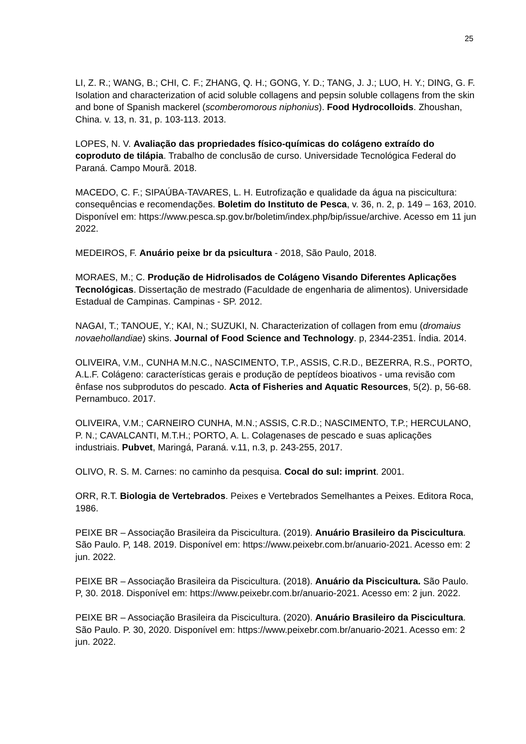25
LI, Z. R.; WANG, B.; CHI, C. F.; ZHANG, Q. H.; GONG, Y. D.; TANG, J. J.; LUO, H. Y.; DING, G. F. Isolation and characterization of acid soluble collagens and pepsin soluble collagens from the skin and bone of Spanish mackerel (scomberomorous niphonius). Food Hydrocolloids. Zhoushan, China. v. 13, n. 31, p. 103-113. 2013.
LOPES, N. V. Avaliação das propriedades físico-químicas do colágeno extraído do coproduto de tilápia. Trabalho de conclusão de curso. Universidade Tecnológica Federal do Paraná. Campo Mourã. 2018.
MACEDO, C. F.; SIPAÚBA-TAVARES, L. H. Eutrofização e qualidade da água na piscicultura: consequências e recomendações. Boletim do Instituto de Pesca, v. 36, n. 2, p. 149 – 163, 2010. Disponível em: https://www.pesca.sp.gov.br/boletim/index.php/bip/issue/archive. Acesso em 11 jun 2022.
MEDEIROS, F. Anuário peixe br da psicultura - 2018, São Paulo, 2018.
MORAES, M.; C. Produção de Hidrolisados de Colágeno Visando Diferentes Aplicações Tecnológicas. Dissertação de mestrado (Faculdade de engenharia de alimentos). Universidade Estadual de Campinas. Campinas - SP. 2012.
NAGAI, T.; TANOUE, Y.; KAI, N.; SUZUKI, N. Characterization of collagen from emu (dromaius novaehollandiae) skins. Journal of Food Science and Technology. p, 2344-2351. Índia. 2014.
OLIVEIRA, V.M., CUNHA M.N.C., NASCIMENTO, T.P., ASSIS, C.R.D., BEZERRA, R.S., PORTO, A.L.F. Colágeno: características gerais e produção de peptídeos bioativos - uma revisão com ênfase nos subprodutos do pescado. Acta of Fisheries and Aquatic Resources, 5(2). p, 56-68. Pernambuco. 2017.
OLIVEIRA, V.M.; CARNEIRO CUNHA, M.N.; ASSIS, C.R.D.; NASCIMENTO, T.P.; HERCULANO, P. N.; CAVALCANTI, M.T.H.; PORTO, A. L. Colagenases de pescado e suas aplicações industriais. Pubvet, Maringá, Paraná. v.11, n.3, p. 243-255, 2017.
OLIVO, R. S. M. Carnes: no caminho da pesquisa. Cocal do sul: imprint. 2001.
ORR, R.T. Biologia de Vertebrados. Peixes e Vertebrados Semelhantes a Peixes. Editora Roca, 1986.
PEIXE BR – Associação Brasileira da Piscicultura. (2019). Anuário Brasileiro da Piscicultura. São Paulo. P, 148. 2019. Disponível em: https://www.peixebr.com.br/anuario-2021. Acesso em: 2 jun. 2022.
PEIXE BR – Associação Brasileira da Piscicultura. (2018). Anuário da Piscicultura. São Paulo. P, 30. 2018. Disponível em: https://www.peixebr.com.br/anuario-2021. Acesso em: 2 jun. 2022.
PEIXE BR – Associação Brasileira da Piscicultura. (2020). Anuário Brasileiro da Piscicultura. São Paulo. P. 30, 2020. Disponível em: https://www.peixebr.com.br/anuario-2021. Acesso em: 2 jun. 2022.